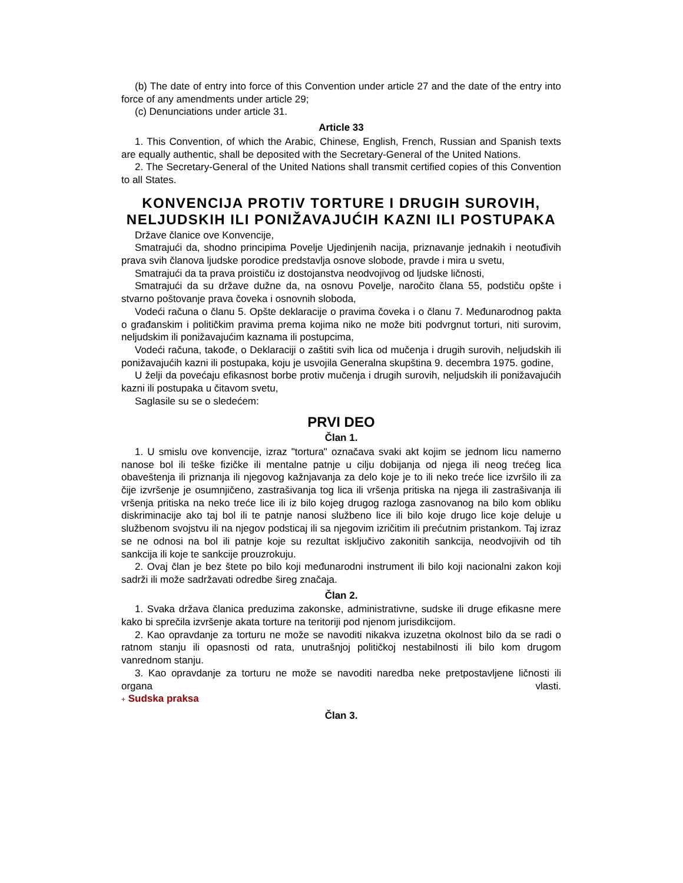(b) The date of entry into force of this Convention under article 27 and the date of the entry into force of any amendments under article 29;
(c) Denunciations under article 31.
Article 33
1. This Convention, of which the Arabic, Chinese, English, French, Russian and Spanish texts are equally authentic, shall be deposited with the Secretary-General of the United Nations.
2. The Secretary-General of the United Nations shall transmit certified copies of this Convention to all States.
KONVENCIJA PROTIV TORTURE I DRUGIH SUROVIH, NELJUDSKIH ILI PONIŽAVAJUĆIH KAZNI ILI POSTUPAKA
Države članice ove Konvencije,
Smatrajući da, shodno principima Povelje Ujedinjenih nacija, priznavanje jednakih i neotuđivih prava svih članova ljudske porodice predstavlja osnove slobode, pravde i mira u svetu,
Smatrajući da ta prava proističu iz dostojanstva neodvojivog od ljudske ličnosti,
Smatrajući da su države dužne da, na osnovu Povelje, naročito člana 55, podstiču opšte i stvarno poštovanje prava čoveka i osnovnih sloboda,
Vodeći računa o članu 5. Opšte deklaracije o pravima čoveka i o članu 7. Međunarodnog pakta o građanskim i političkim pravima prema kojima niko ne može biti podvrgnut torturi, niti surovim, neljudskim ili ponižavajućim kaznama ili postupcima,
Vodeći računa, takođe, o Deklaraciji o zaštiti svih lica od mučenja i drugih surovih, neljudskih ili ponižavajućih kazni ili postupaka, koju je usvojila Generalna skupština 9. decembra 1975. godine,
U želji da povećaju efikasnost borbe protiv mučenja i drugih surovih, neljudskih ili ponižavajućih kazni ili postupaka u čitavom svetu,
Saglasile su se o sledećem:
PRVI DEO
Član 1.
1. U smislu ove konvencije, izraz "tortura" označava svaki akt kojim se jednom licu namerno nanose bol ili teške fizičke ili mentalne patnje u cilju dobijanja od njega ili neog trećeg lica obaveštenja ili priznanja ili njegovog kažnjavanja za delo koje je to ili neko treće lice izvršilo ili za čije izvršenje je osumnjičeno, zastrašivanja tog lica ili vršenja pritiska na njega ili zastrašivanja ili vršenja pritiska na neko treće lice ili iz bilo kojeg drugog razloga zasnovanog na bilo kom obliku diskriminacije ako taj bol ili te patnje nanosi službeno lice ili bilo koje drugo lice koje deluje u službenom svojstvu ili na njegov podsticaj ili sa njegovim izričitim ili prećutnim pristankom. Taj izraz se ne odnosi na bol ili patnje koje su rezultat isključivo zakonitih sankcija, neodvojivih od tih sankcija ili koje te sankcije prouzrokuju.
2. Ovaj član je bez štete po bilo koji međunarodni instrument ili bilo koji nacionalni zakon koji sadrži ili može sadržavati odredbe šireg značaja.
Član 2.
1. Svaka država članica preduzima zakonske, administrativne, sudske ili druge efikasne mere kako bi sprečila izvršenje akata torture na teritoriji pod njenom jurisdikcijom.
2. Kao opravdanje za torturu ne može se navoditi nikakva izuzetna okolnost bilo da se radi o ratnom stanju ili opasnosti od rata, unutrašnjoj političkoj nestabilnosti ili bilo kom drugom vanrednom stanju.
3. Kao opravdanje za torturu ne može se navoditi naredba neke pretpostavljene ličnosti ili organa vlasti.
+ Sudska praksa
Član 3.